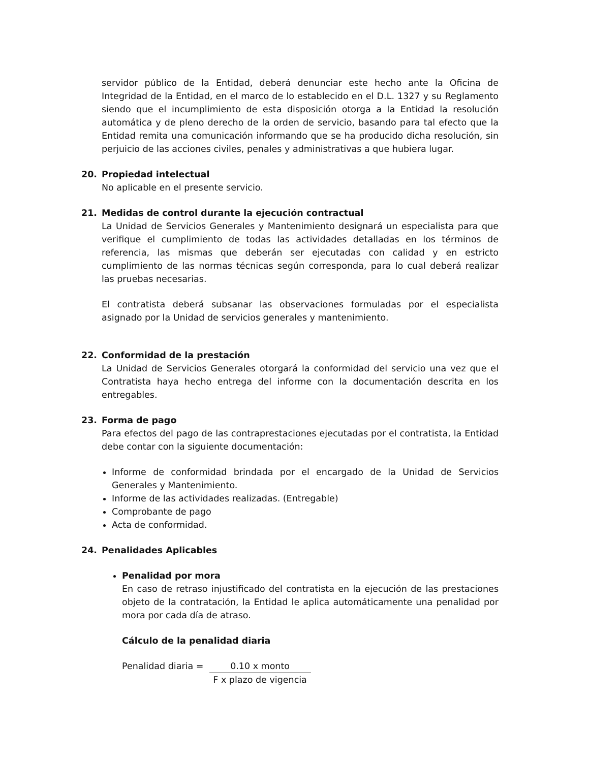servidor público de la Entidad, deberá denunciar este hecho ante la Oficina de Integridad de la Entidad, en el marco de lo establecido en el D.L. 1327 y su Reglamento siendo que el incumplimiento de esta disposición otorga a la Entidad la resolución automática y de pleno derecho de la orden de servicio, basando para tal efecto que la Entidad remita una comunicación informando que se ha producido dicha resolución, sin perjuicio de las acciones civiles, penales y administrativas a que hubiera lugar.
20. Propiedad intelectual
No aplicable en el presente servicio.
21. Medidas de control durante la ejecución contractual
La Unidad de Servicios Generales y Mantenimiento designará un especialista para que verifique el cumplimiento de todas las actividades detalladas en los términos de referencia, las mismas que deberán ser ejecutadas con calidad y en estricto cumplimiento de las normas técnicas según corresponda, para lo cual deberá realizar las pruebas necesarias.
El contratista deberá subsanar las observaciones formuladas por el especialista asignado por la Unidad de servicios generales y mantenimiento.
22. Conformidad de la prestación
La Unidad de Servicios Generales otorgará la conformidad del servicio una vez que el Contratista haya hecho entrega del informe con la documentación descrita en los entregables.
23. Forma de pago
Para efectos del pago de las contraprestaciones ejecutadas por el contratista, la Entidad debe contar con la siguiente documentación:
Informe de conformidad brindada por el encargado de la Unidad de Servicios Generales y Mantenimiento.
Informe de las actividades realizadas. (Entregable)
Comprobante de pago
Acta de conformidad.
24. Penalidades Aplicables
Penalidad por mora
En caso de retraso injustificado del contratista en la ejecución de las prestaciones objeto de la contratación, la Entidad le aplica automáticamente una penalidad por mora por cada día de atraso.
Cálculo de la penalidad diaria
Penalidad diaria = 0.10 x monto
F x plazo de vigencia